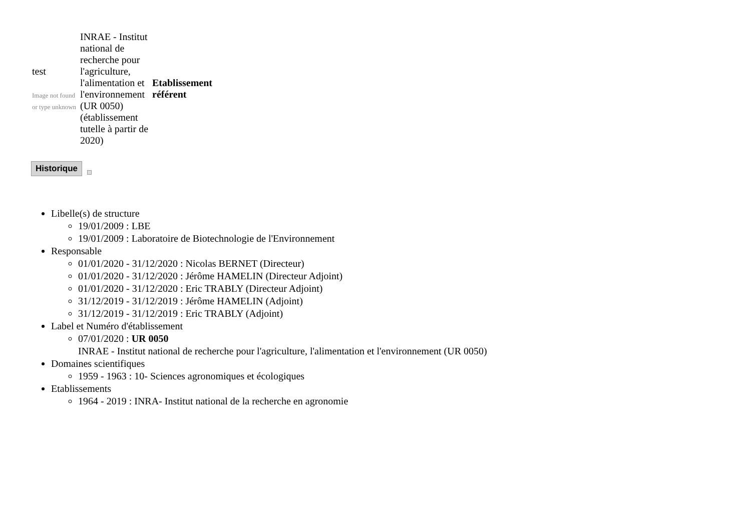| test Image not found or type unknown | INRAE - Institut national de recherche pour l'agriculture, l'alimentation et l'environnement (UR 0050) (établissement tutelle à partir de 2020) | Etablissement référent |
Historique
Libelle(s) de structure
19/01/2009 : LBE
19/01/2009 : Laboratoire de Biotechnologie de l'Environnement
Responsable
01/01/2020 - 31/12/2020 : Nicolas BERNET (Directeur)
01/01/2020 - 31/12/2020 : Jérôme HAMELIN (Directeur Adjoint)
01/01/2020 - 31/12/2020 : Eric TRABLY (Directeur Adjoint)
31/12/2019 - 31/12/2019 : Jérôme HAMELIN (Adjoint)
31/12/2019 - 31/12/2019 : Eric TRABLY (Adjoint)
Label et Numéro d'établissement
07/01/2020 : UR 0050
INRAE - Institut national de recherche pour l'agriculture, l'alimentation et l'environnement (UR 0050)
Domaines scientifiques
1959 - 1963 : 10- Sciences agronomiques et écologiques
Etablissements
1964 - 2019 : INRA- Institut national de la recherche en agronomie